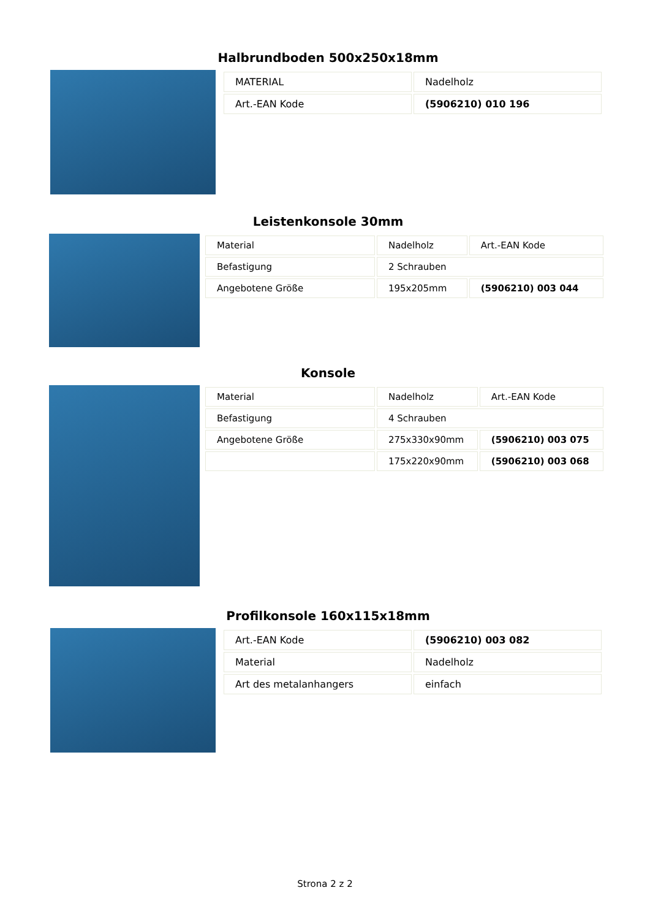Halbrundboden 500x250x18mm
| MATERIAL | Nadelholz |
| Art.-EAN Kode | (5906210) 010 196 |
Leistenkonsole 30mm
| Material | Nadelholz | Art.-EAN Kode |
| Befastigung | 2 Schrauben | |
| Angebotene Größe | 195x205mm | (5906210) 003 044 |
Konsole
| Material | Nadelholz | Art.-EAN Kode |
| Befastigung | 4 Schrauben | |
| Angebotene Größe | 275x330x90mm | (5906210) 003 075 |
| | 175x220x90mm | (5906210) 003 068 |
Profilkonsole 160x115x18mm
| Art.-EAN Kode | (5906210) 003 082 |
| Material | Nadelholz |
| Art des metalanhangers | einfach |
Strona 2 z 2